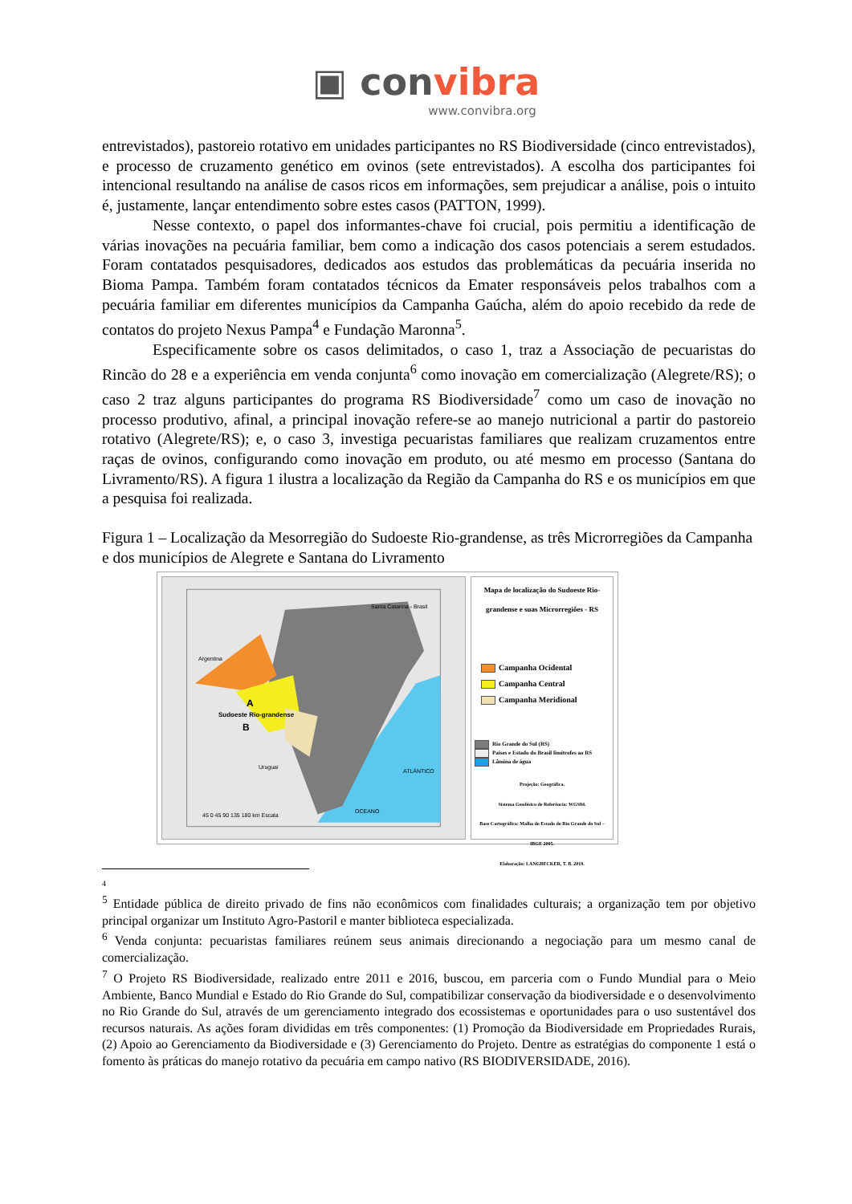▣ convibra
www.convibra.org
entrevistados), pastoreio rotativo em unidades participantes no RS Biodiversidade (cinco entrevistados), e processo de cruzamento genético em ovinos (sete entrevistados). A escolha dos participantes foi intencional resultando na análise de casos ricos em informações, sem prejudicar a análise, pois o intuito é, justamente, lançar entendimento sobre estes casos (PATTON, 1999).
Nesse contexto, o papel dos informantes-chave foi crucial, pois permitiu a identificação de várias inovações na pecuária familiar, bem como a indicação dos casos potenciais a serem estudados. Foram contatados pesquisadores, dedicados aos estudos das problemáticas da pecuária inserida no Bioma Pampa. Também foram contatados técnicos da Emater responsáveis pelos trabalhos com a pecuária familiar em diferentes municípios da Campanha Gaúcha, além do apoio recebido da rede de contatos do projeto Nexus Pampa<sup>4</sup> e Fundação Maronna<sup>5</sup>.
Especificamente sobre os casos delimitados, o caso 1, traz a Associação de pecuaristas do Rincão do 28 e a experiência em venda conjunta<sup>6</sup> como inovação em comercialização (Alegrete/RS); o caso 2 traz alguns participantes do programa RS Biodiversidade<sup>7</sup> como um caso de inovação no processo produtivo, afinal, a principal inovação refere-se ao manejo nutricional a partir do pastoreio rotativo (Alegrete/RS); e, o caso 3, investiga pecuaristas familiares que realizam cruzamentos entre raças de ovinos, configurando como inovação em produto, ou até mesmo em processo (Santana do Livramento/RS). A figura 1 ilustra a localização da Região da Campanha do RS e os municípios em que a pesquisa foi realizada.
Figura 1 – Localização da Mesorregião do Sudoeste Rio-grandense, as três Microrregiões da Campanha e dos municípios de Alegrete e Santana do Livramento
Argentina
Uruguai
Santa Catarina - Brasil
A
B
Sudoeste Rio-grandense
ATLÂNTICO
OCEANO
45 0 45 90 135 180 km Escala
Mapa de localização do Sudoeste Rio-grandense e suas Microrregiões - RS
Campanha Ocidental
Campanha Central
Campanha Meridional
Rio Grande do Sul (RS)
Países e Estado do Brasil limítrofes ao RS
Lâmina de água
Projeção: Geográfica.
Sistema Geodésico de Referência: WGS84.
Base Cartográfica: Malha do Estado do Rio Grande do Sul – IBGE 2005.
Elaboração: LANGBECKER, T. B. 2019.
4
<sup>5</sup> Entidade pública de direito privado de fins não econômicos com finalidades culturais; a organização tem por objetivo principal organizar um Instituto Agro-Pastoril e manter biblioteca especializada.
<sup>6</sup> Venda conjunta: pecuaristas familiares reúnem seus animais direcionando a negociação para um mesmo canal de comercialização.
<sup>7</sup> O Projeto RS Biodiversidade, realizado entre 2011 e 2016, buscou, em parceria com o Fundo Mundial para o Meio Ambiente, Banco Mundial e Estado do Rio Grande do Sul, compatibilizar conservação da biodiversidade e o desenvolvimento no Rio Grande do Sul, através de um gerenciamento integrado dos ecossistemas e oportunidades para o uso sustentável dos recursos naturais. As ações foram divididas em três componentes: (1) Promoção da Biodiversidade em Propriedades Rurais, (2) Apoio ao Gerenciamento da Biodiversidade e (3) Gerenciamento do Projeto. Dentre as estratégias do componente 1 está o fomento às práticas do manejo rotativo da pecuária em campo nativo (RS BIODIVERSIDADE, 2016).